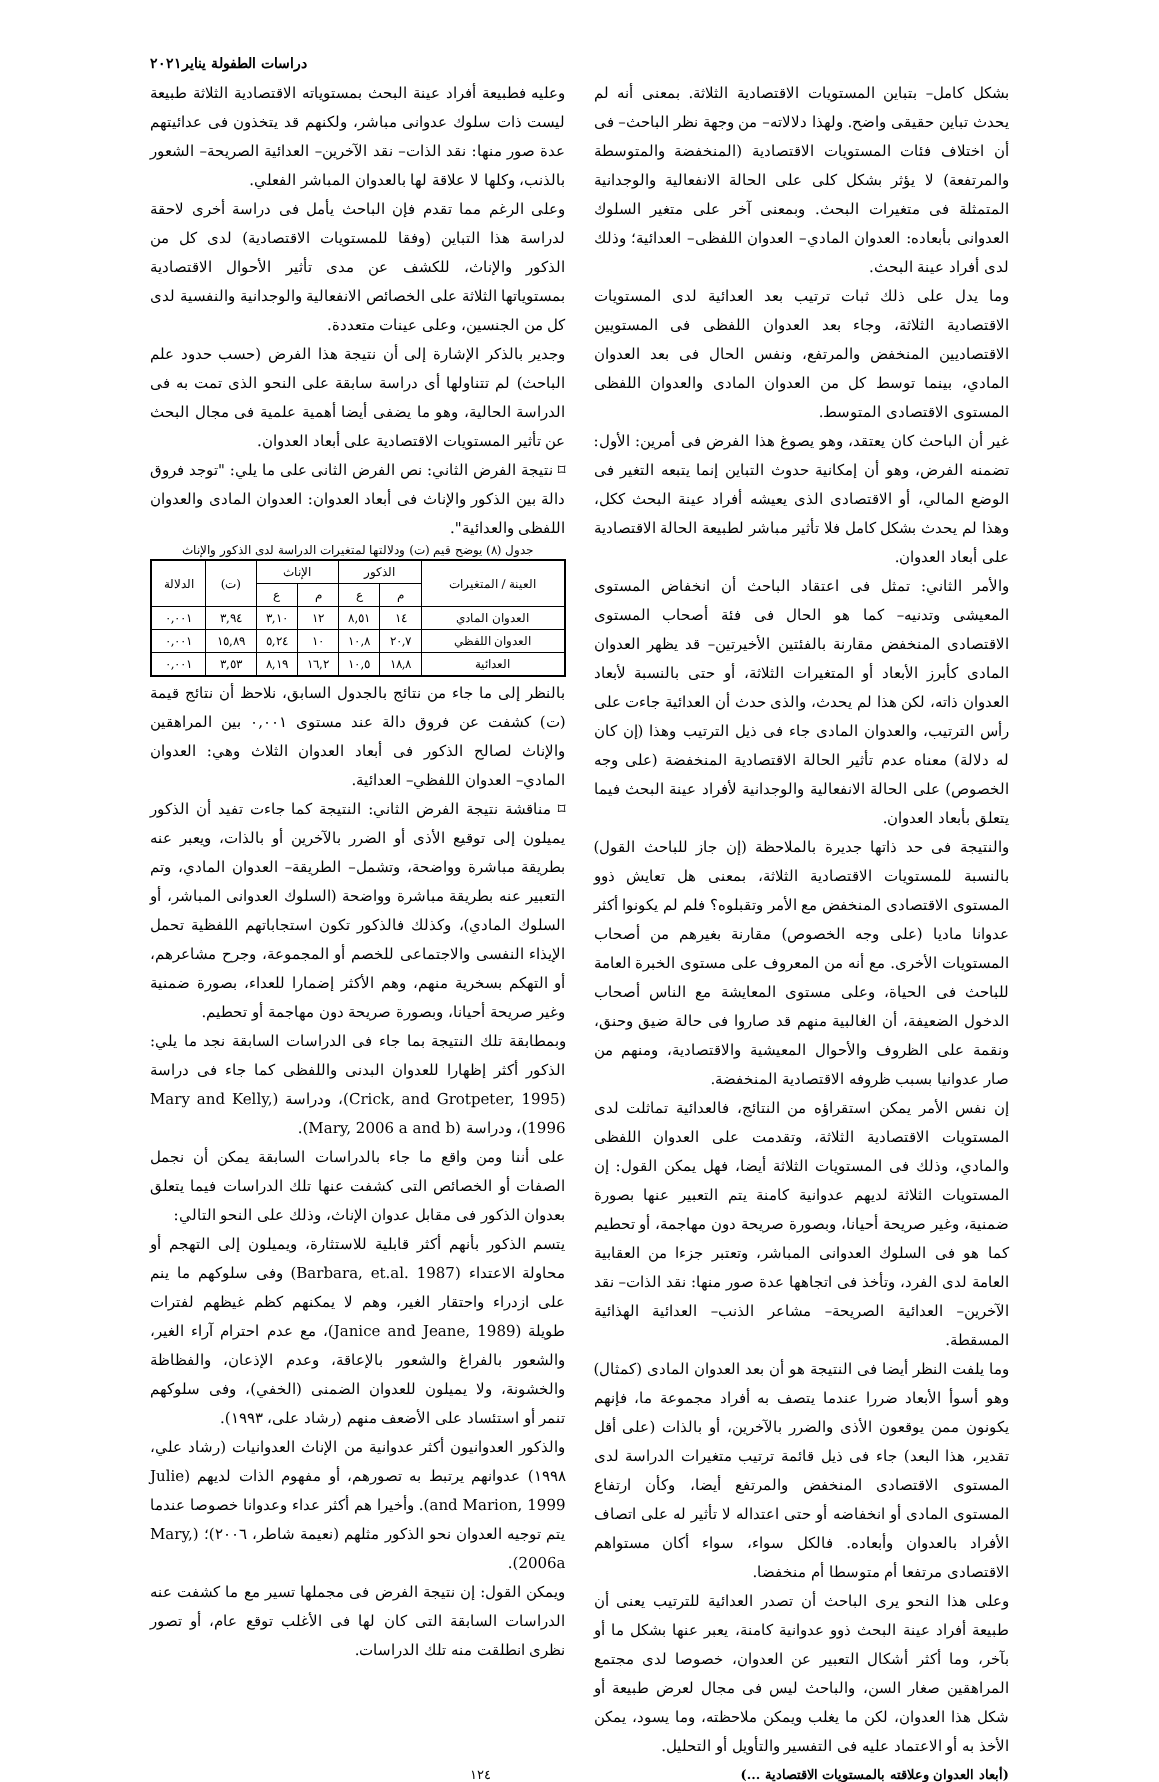دراسات الطفولة يناير٢٠٢١
بشكل كامل– بتباين المستويات الاقتصادية الثلاثة. بمعنى أنه لم يحدث تباين حقيقى واضح. ولهذا دلالاته– من وجهة نظر الباحث– فى أن اختلاف فئات المستويات الاقتصادية (المنخفضة والمتوسطة والمرتفعة) لا يؤثر بشكل كلى على الحالة الانفعالية والوجدانية المتمثلة فى متغيرات البحث. وبمعنى آخر على متغير السلوك العدوانى بأبعاده: العدوان المادي– العدوان اللفظى– العدائية؛ وذلك لدى أفراد عينة البحث.
وما يدل على ذلك ثبات ترتيب بعد العدائية لدى المستويات الاقتصادية الثلاثة، وجاء بعد العدوان اللفظى فى المستويين الاقتصاديين المنخفض والمرتفع، ونفس الحال فى بعد العدوان المادي، بينما توسط كل من العدوان المادى والعدوان اللفظى المستوى الاقتصادى المتوسط.
غير أن الباحث كان يعتقد، وهو يصوغ هذا الفرض فى أمرين: الأول: تضمنه الفرض، وهو أن إمكانية حدوث التباين إنما يتبعه التغير فى الوضع المالي، أو الاقتصادى الذى يعيشه أفراد عينة البحث ككل، وهذا لم يحدث بشكل كامل فلا تأثير مباشر لطبيعة الحالة الاقتصادية على أبعاد العدوان.
والأمر الثاني: تمثل فى اعتقاد الباحث أن انخفاض المستوى المعيشى وتدنيه– كما هو الحال فى فئة أصحاب المستوى الاقتصادى المنخفض مقارنة بالفئتين الأخيرتين– قد يظهر العدوان المادى كأبرز الأبعاد أو المتغيرات الثلاثة، أو حتى بالنسبة لأبعاد العدوان ذاته، لكن هذا لم يحدث، والذى حدث أن العدائية جاءت على رأس الترتيب، والعدوان المادى جاء فى ذيل الترتيب وهذا (إن كان له دلالة) معناه عدم تأثير الحالة الاقتصادية المنخفضة (على وجه الخصوص) على الحالة الانفعالية والوجدانية لأفراد عينة البحث فيما يتعلق بأبعاد العدوان.
والنتيجة فى حد ذاتها جديرة بالملاحظة (إن جاز للباحث القول) بالنسبة للمستويات الاقتصادية الثلاثة، بمعنى هل تعايش ذوو المستوى الاقتصادى المنخفض مع الأمر وتقبلوه؟ فلم لم يكونوا أكثر عدوانا ماديا (على وجه الخصوص) مقارنة بغيرهم من أصحاب المستويات الأخرى. مع أنه من المعروف على مستوى الخبرة العامة للباحث فى الحياة، وعلى مستوى المعايشة مع الناس أصحاب الدخول الضعيفة، أن الغالبية منهم قد صاروا فى حالة ضيق وحنق، ونقمة على الظروف والأحوال المعيشية والاقتصادية، ومنهم من صار عدوانيا بسبب ظروفه الاقتصادية المنخفضة.
إن نفس الأمر يمكن استقراؤه من النتائج، فالعدائية تماثلت لدى المستويات الاقتصادية الثلاثة، وتقدمت على العدوان اللفظى والمادي، وذلك فى المستويات الثلاثة أيضا، فهل يمكن القول: إن المستويات الثلاثة لديهم عدوانية كامنة يتم التعبير عنها بصورة ضمنية، وغير صريحة أحيانا، وبصورة صريحة دون مهاجمة، أو تحطيم كما هو فى السلوك العدوانى المباشر، وتعتبر جزءا من العقابية العامة لدى الفرد، وتأخذ فى اتجاهها عدة صور منها: نقد الذات– نقد الآخرين– العدائية الصريحة– مشاعر الذنب– العدائية الهذائية المسقطة.
وما يلفت النظر أيضا فى النتيجة هو أن بعد العدوان المادى (كمثال) وهو أسوأ الأبعاد ضررا عندما يتصف به أفراد مجموعة ما، فإنهم يكونون ممن يوقعون الأذى والضرر بالآخرين، أو بالذات (على أقل تقدير، هذا البعد) جاء فى ذيل قائمة ترتيب متغيرات الدراسة لدى المستوى الاقتصادى المنخفض والمرتفع أيضا، وكأن ارتفاع المستوى المادى أو انخفاضه أو حتى اعتداله لا تأثير له على اتصاف الأفراد بالعدوان وأبعاده. فالكل سواء، سواء أكان مستواهم الاقتصادى مرتفعا أم متوسطا أم منخفضا.
وعلى هذا النحو يرى الباحث أن تصدر العدائية للترتيب يعنى أن طبيعة أفراد عينة البحث ذوو عدوانية كامنة، يعبر عنها بشكل ما أو بآخر، وما أكثر أشكال التعبير عن العدوان، خصوصا لدى مجتمع المراهقين صغار السن، والباحث ليس فى مجال لعرض طبيعة أو شكل هذا العدوان، لكن ما يغلب ويمكن ملاحظته، وما يسود، يمكن الأخذ به أو الاعتماد عليه فى التفسير والتأويل أو التحليل.
وعليه فطبيعة أفراد عينة البحث بمستوياته الاقتصادية الثلاثة طبيعة ليست ذات سلوك عدوانى مباشر، ولكنهم قد يتخذون فى عدائيتهم عدة صور منها: نقد الذات– نقد الآخرين– العدائية الصريحة– الشعور بالذنب، وكلها لا علاقة لها بالعدوان المباشر الفعلي.
وعلى الرغم مما تقدم فإن الباحث يأمل فى دراسة أخرى لاحقة لدراسة هذا التباين (وفقا للمستويات الاقتصادية) لدى كل من الذكور والإناث، للكشف عن مدى تأثير الأحوال الاقتصادية بمستوياتها الثلاثة على الخصائص الانفعالية والوجدانية والنفسية لدى كل من الجنسين، وعلى عينات متعددة.
وجدير بالذكر الإشارة إلى أن نتيجة هذا الفرض (حسب حدود علم الباحث) لم تتناولها أى دراسة سابقة على النحو الذى تمت به فى الدراسة الحالية، وهو ما يضفى أيضا أهمية علمية فى مجال البحث عن تأثير المستويات الاقتصادية على أبعاد العدوان.
⌑ نتيجة الفرض الثاني: نص الفرض الثانى على ما يلي: "توجد فروق دالة بين الذكور والإناث فى أبعاد العدوان: العدوان المادى والعدوان اللفظى والعدائية".
جدول (٨) يوضح قيم (ت) ودلالتها لمتغيرات الدراسة لدى الذكور والإناث
| العينة / المتغيرات | الذكور | | الإناث | | (ت) | الدلالة |
| --- | --- | --- | --- | --- | --- | --- |
| | م | ع | م | ع | | |
| العدوان المادي | ١٤ | ٨,٥١ | ١٢ | ٣,١٠ | ٣,٩٤ | ٠,٠٠١ |
| العدوان اللفظي | ٢٠,٧ | ١٠,٨ | ١٠ | ٥,٢٤ | ١٥,٨٩ | ٠,٠٠١ |
| العدائية | ١٨,٨ | ١٠,٥ | ١٦,٢ | ٨,١٩ | ٣,٥٣ | ٠,٠٠١ |
بالنظر إلى ما جاء من نتائج بالجدول السابق، نلاحظ أن نتائج قيمة (ت) كشفت عن فروق دالة عند مستوى ٠,٠٠١ بين المراهقين والإناث لصالح الذكور فى أبعاد العدوان الثلاث وهي: العدوان المادي– العدوان اللفظي– العدائية.
⌑ مناقشة نتيجة الفرض الثاني: النتيجة كما جاءت تفيد أن الذكور يميلون إلى توقيع الأذى أو الضرر بالآخرين أو بالذات، ويعبر عنه بطريقة مباشرة وواضحة، وتشمل– الطريقة– العدوان المادي، وتم التعبير عنه بطريقة مباشرة وواضحة (السلوك العدوانى المباشر، أو السلوك المادي)، وكذلك فالذكور تكون استجاباتهم اللفظية تحمل الإيذاء النفسى والاجتماعى للخصم أو المجموعة، وجرح مشاعرهم، أو التهكم بسخرية منهم، وهم الأكثر إضمارا للعداء، بصورة ضمنية وغير صريحة أحيانا، وبصورة صريحة دون مهاجمة أو تحطيم.
وبمطابقة تلك النتيجة بما جاء فى الدراسات السابقة نجد ما يلي: الذكور أكثر إظهارا للعدوان البدنى واللفظى كما جاء فى دراسة (Crick, and Grotpeter, 1995)، ودراسة (Mary and Kelly, 1996)، ودراسة (Mary, 2006 a and b).
على أننا ومن واقع ما جاء بالدراسات السابقة يمكن أن نجمل الصفات أو الخصائص التى كشفت عنها تلك الدراسات فيما يتعلق بعدوان الذكور فى مقابل عدوان الإناث، وذلك على النحو التالي:
يتسم الذكور بأنهم أكثر قابلية للاستثارة، ويميلون إلى التهجم أو محاولة الاعتداء (Barbara, et.al. 1987) وفى سلوكهم ما ينم على ازدراء واحتقار الغير، وهم لا يمكنهم كظم غيظهم لفترات طويلة (Janice and Jeane, 1989)، مع عدم احترام آراء الغير، والشعور بالفراغ والشعور بالإعاقة، وعدم الإذعان، والفظاظة والخشونة، ولا يميلون للعدوان الضمنى (الخفي)، وفى سلوكهم تنمر أو استئساد على الأضعف منهم (رشاد على، ١٩٩٣).
والذكور العدوانيون أكثر عدوانية من الإناث العدوانيات (رشاد علي، ١٩٩٨) عدوانهم يرتبط به تصورهم، أو مفهوم الذات لديهم (Julie and Marion, 1999). وأخيرا هم أكثر عداء وعدوانا خصوصا عندما يتم توجيه العدوان نحو الذكور مثلهم (نعيمة شاطر، ٢٠٠٦)؛ (Mary, 2006a).
ويمكن القول: إن نتيجة الفرض فى مجملها تسير مع ما كشفت عنه الدراسات السابقة التى كان لها فى الأغلب توقع عام، أو تصور نظرى انطلقت منه تلك الدراسات.
(أبعاد العدوان وعلاقته بالمستويات الاقتصادية ...) ١٢٤